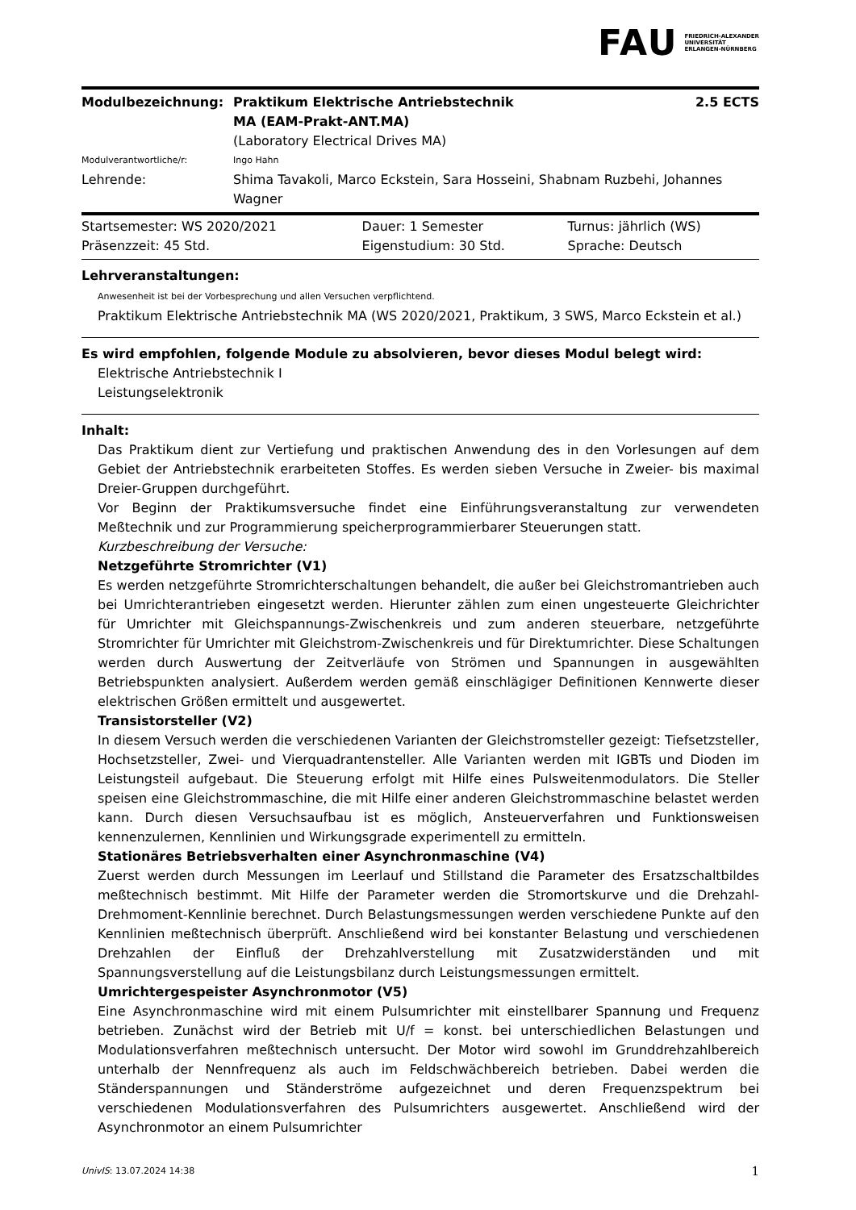FAU FRIEDRICH-ALEXANDER
UNIVERSITÄT
ERLANGEN-NÜRNBERG
| Modulbezeichnung: | Praktikum Elektrische Antriebstechnik MA (EAM-Prakt-ANT.MA) (Laboratory Electrical Drives MA) | 2.5 ECTS |
| Modulverantwortliche/r: | Ingo Hahn | |
| Lehrende: | Shima Tavakoli, Marco Eckstein, Sara Hosseini, Shabnam Ruzbehi, Johannes Wagner | |
| Startsemester: WS 2020/2021 | Dauer: 1 Semester | Turnus: jährlich (WS) |
| Präsenzzeit: 45 Std. | Eigenstudium: 30 Std. | Sprache: Deutsch |
Lehrveranstaltungen:
Anwesenheit ist bei der Vorbesprechung und allen Versuchen verpflichtend.
Praktikum Elektrische Antriebstechnik MA (WS 2020/2021, Praktikum, 3 SWS, Marco Eckstein et al.)
Es wird empfohlen, folgende Module zu absolvieren, bevor dieses Modul belegt wird:
Elektrische Antriebstechnik I
Leistungselektronik
Inhalt:
Das Praktikum dient zur Vertiefung und praktischen Anwendung des in den Vorlesungen auf dem Gebiet der Antriebstechnik erarbeiteten Stoffes. Es werden sieben Versuche in Zweier- bis maximal Dreier-Gruppen durchgeführt.
Vor Beginn der Praktikumsversuche findet eine Einführungsveranstaltung zur verwendeten Meßtechnik und zur Programmierung speicherprogrammierbarer Steuerungen statt.
Kurzbeschreibung der Versuche:
Netzgeführte Stromrichter (V1)
Es werden netzgeführte Stromrichterschaltungen behandelt, die außer bei Gleichstromantrieben auch bei Umrichterantrieben eingesetzt werden. Hierunter zählen zum einen ungesteuerte Gleichrichter für Umrichter mit Gleichspannungs-Zwischenkreis und zum anderen steuerbare, netzgeführte Stromrichter für Umrichter mit Gleichstrom-Zwischenkreis und für Direktumrichter. Diese Schaltungen werden durch Auswertung der Zeitverläufe von Strömen und Spannungen in ausgewählten Betriebspunkten analysiert. Außerdem werden gemäß einschlägiger Definitionen Kennwerte dieser elektrischen Größen ermittelt und ausgewertet.
Transistorsteller (V2)
In diesem Versuch werden die verschiedenen Varianten der Gleichstromsteller gezeigt: Tiefsetzsteller, Hochsetzsteller, Zwei- und Vierquadrantensteller. Alle Varianten werden mit IGBTs und Dioden im Leistungsteil aufgebaut. Die Steuerung erfolgt mit Hilfe eines Pulsweitenmodulators. Die Steller speisen eine Gleichstrommaschine, die mit Hilfe einer anderen Gleichstrommaschine belastet werden kann. Durch diesen Versuchsaufbau ist es möglich, Ansteuerverfahren und Funktionsweisen kennenzulernen, Kennlinien und Wirkungsgrade experimentell zu ermitteln.
Stationäres Betriebsverhalten einer Asynchronmaschine (V4)
Zuerst werden durch Messungen im Leerlauf und Stillstand die Parameter des Ersatzschaltbildes meßtechnisch bestimmt. Mit Hilfe der Parameter werden die Stromortskurve und die Drehzahl-Drehmoment-Kennlinie berechnet. Durch Belastungsmessungen werden verschiedene Punkte auf den Kennlinien meßtechnisch überprüft. Anschließend wird bei konstanter Belastung und verschiedenen Drehzahlen der Einfluß der Drehzahlverstellung mit Zusatzwiderständen und mit Spannungsverstellung auf die Leistungsbilanz durch Leistungsmessungen ermittelt.
Umrichtergespeister Asynchronmotor (V5)
Eine Asynchronmaschine wird mit einem Pulsumrichter mit einstellbarer Spannung und Frequenz betrieben. Zunächst wird der Betrieb mit U/f = konst. bei unterschiedlichen Belastungen und Modulationsverfahren meßtechnisch untersucht. Der Motor wird sowohl im Grunddrehzahlbereich unterhalb der Nennfrequenz als auch im Feldschwächbereich betrieben. Dabei werden die Ständerspannungen und Ständerströme aufgezeichnet und deren Frequenzspektrum bei verschiedenen Modulationsverfahren des Pulsumrichters ausgewertet. Anschließend wird der Asynchronmotor an einem Pulsumrichter
UnivIS: 13.07.2024 14:38 1